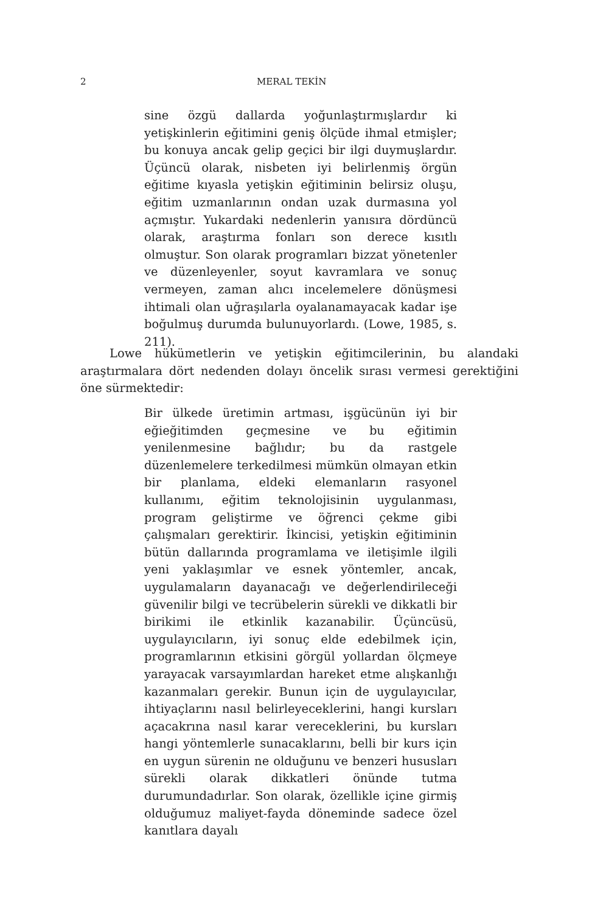2 MERAL TEKİN
sine özgü dallarda yoğunlaştırmışlardır ki yetişkinlerin eğitimini geniş ölçüde ihmal etmişler; bu konuya ancak gelip geçici bir ilgi duymuşlardır. Üçüncü olarak, nisbeten iyi belirlenmiş örgün eğitime kıyasla yetişkin eğitiminin belirsiz oluşu, eğitim uzmanlarının ondan uzak durmasına yol açmıştır. Yukardaki nedenlerin yanısıra dördüncü olarak, araştırma fonları son derece kısıtlı olmuştur. Son olarak programları bizzat yönetenler ve düzenleyenler, soyut kavramlara ve sonuç vermeyen, zaman alıcı incelemelere dönüşmesi ihtimali olan uğraşılarla oyalanamayacak kadar işe boğulmuş durumda bulunuyorlardı. (Lowe, 1985, s. 211).
Lowe hükümetlerin ve yetişkin eğitimcilerinin, bu alandaki araştırmalara dört nedenden dolayı öncelik sırası vermesi gerektiğini öne sürmektedir:
Bir ülkede üretimin artması, işgücünün iyi bir eğieğitimden geçmesine ve bu eğitimin yenilenmesine bağlıdır; bu da rastgele düzenlemelere terkedilmesi mümkün olmayan etkin bir planlama, eldeki elemanların rasyonel kullanımı, eğitim teknolojisinin uygulanması, program geliştirme ve öğrenci çekme gibi çalışmaları gerektirir. İkincisi, yetişkin eğitiminin bütün dallarında programlama ve iletişimle ilgili yeni yaklaşımlar ve esnek yöntemler, ancak, uygulamaların dayanacağı ve değerlendirileceği güvenilir bilgi ve tecrübelerin sürekli ve dikkatli bir birikimi ile etkinlik kazanabilir. Üçüncüsü, uygulayıcıların, iyi sonuç elde edebilmek için, programlarının etkisini görgül yollardan ölçmeye yarayacak varsayımlardan hareket etme alışkanlığı kazanmaları gerekir. Bunun için de uygulayıcılar, ihtiyaçlarını nasıl belirleyeceklerini, hangi kursları açacakrına nasıl karar vereceklerini, bu kursları hangi yöntemlerle sunacaklarını, belli bir kurs için en uygun sürenin ne olduğunu ve benzeri hususları sürekli olarak dikkatleri önünde tutma durumundadırlar. Son olarak, özellikle içine girmiş olduğumuz maliyet-fayda döneminde sadece özel kanıtlara dayalı